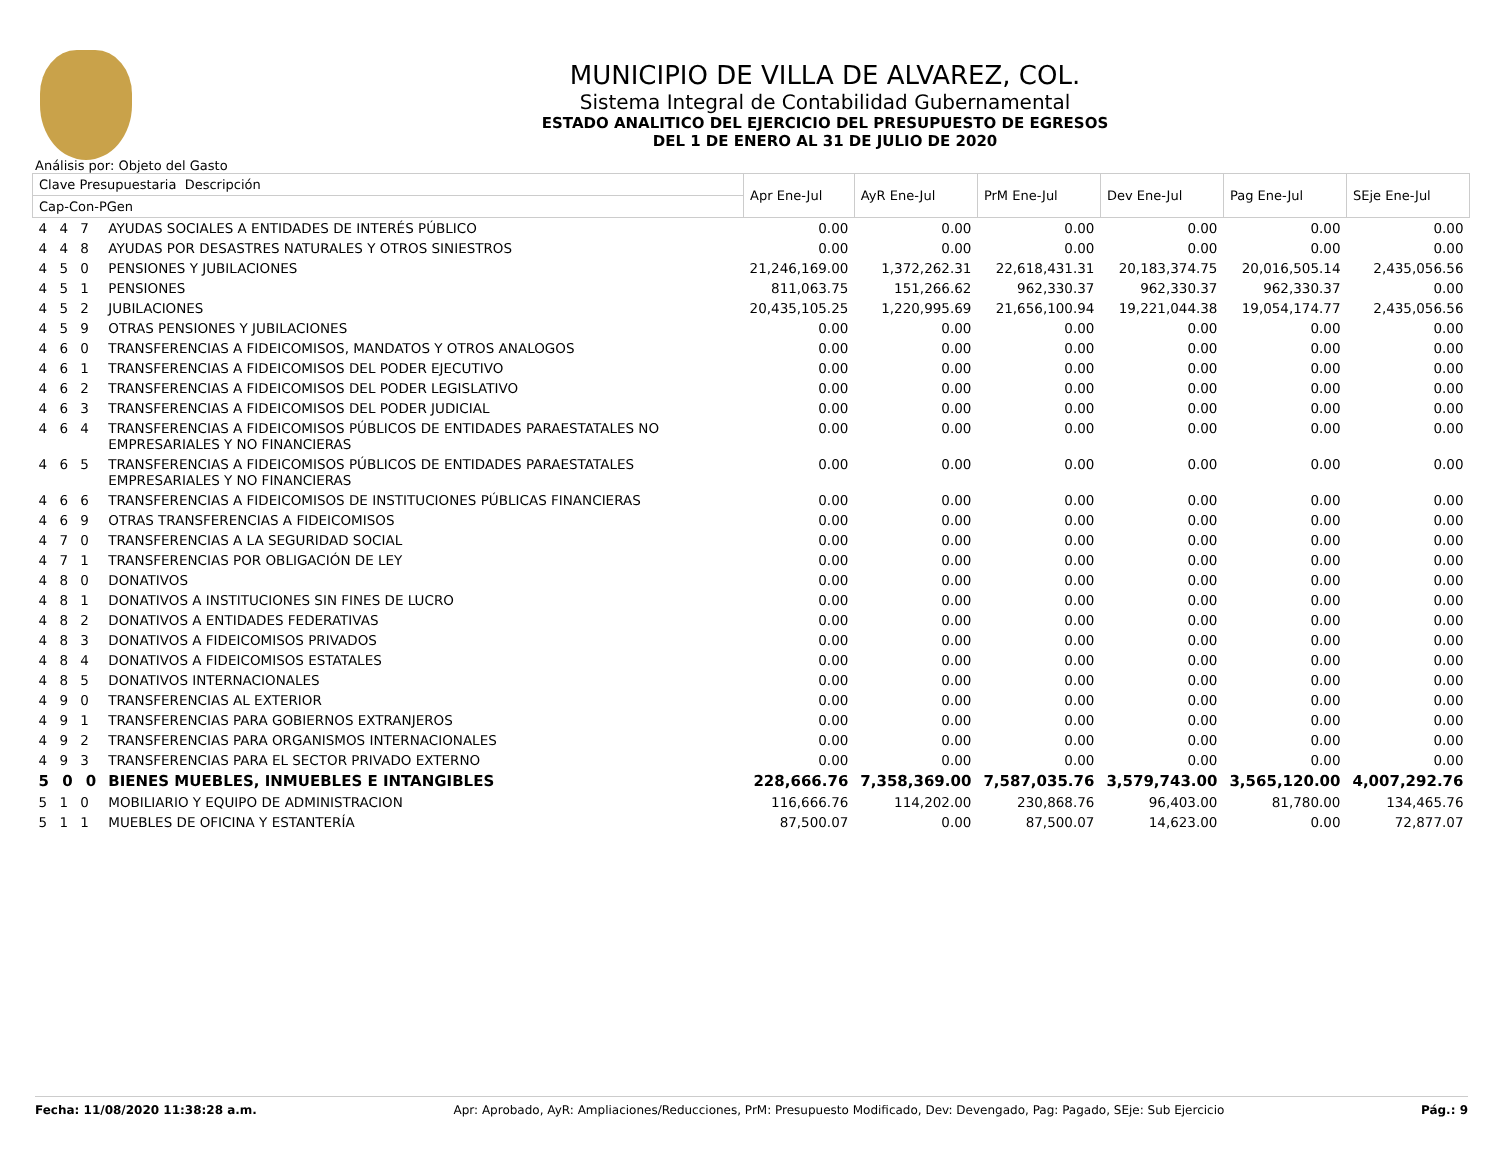MUNICIPIO DE VILLA DE ALVAREZ, COL.
Sistema Integral de Contabilidad Gubernamental
ESTADO ANALITICO DEL EJERCICIO DEL PRESUPUESTO DE EGRESOS
DEL 1 DE ENERO AL 31 DE JULIO DE 2020
Análisis por: Objeto del Gasto
| Clave Presupuestaria Descripción | | Apr Ene-Jul | AyR Ene-Jul | PrM Ene-Jul | Dev Ene-Jul | Pag Ene-Jul | SEje Ene-Jul |
| --- | --- | --- | --- | --- | --- | --- | --- |
| Cap-Con-PGen | | | | | | | |
| 4 4 7 | AYUDAS SOCIALES A ENTIDADES DE INTERÉS PÚBLICO | 0.00 | 0.00 | 0.00 | 0.00 | 0.00 | 0.00 |
| 4 4 8 | AYUDAS POR DESASTRES NATURALES Y OTROS SINIESTROS | 0.00 | 0.00 | 0.00 | 0.00 | 0.00 | 0.00 |
| 4 5 0 | PENSIONES Y JUBILACIONES | 21,246,169.00 | 1,372,262.31 | 22,618,431.31 | 20,183,374.75 | 20,016,505.14 | 2,435,056.56 |
| 4 5 1 | PENSIONES | 811,063.75 | 151,266.62 | 962,330.37 | 962,330.37 | 962,330.37 | 0.00 |
| 4 5 2 | JUBILACIONES | 20,435,105.25 | 1,220,995.69 | 21,656,100.94 | 19,221,044.38 | 19,054,174.77 | 2,435,056.56 |
| 4 5 9 | OTRAS PENSIONES Y JUBILACIONES | 0.00 | 0.00 | 0.00 | 0.00 | 0.00 | 0.00 |
| 4 6 0 | TRANSFERENCIAS A FIDEICOMISOS, MANDATOS Y OTROS ANALOGOS | 0.00 | 0.00 | 0.00 | 0.00 | 0.00 | 0.00 |
| 4 6 1 | TRANSFERENCIAS A FIDEICOMISOS DEL PODER EJECUTIVO | 0.00 | 0.00 | 0.00 | 0.00 | 0.00 | 0.00 |
| 4 6 2 | TRANSFERENCIAS A FIDEICOMISOS DEL PODER LEGISLATIVO | 0.00 | 0.00 | 0.00 | 0.00 | 0.00 | 0.00 |
| 4 6 3 | TRANSFERENCIAS A FIDEICOMISOS DEL PODER JUDICIAL | 0.00 | 0.00 | 0.00 | 0.00 | 0.00 | 0.00 |
| 4 6 4 | TRANSFERENCIAS A FIDEICOMISOS PÚBLICOS DE ENTIDADES PARAESTATALES NO EMPRESARIALES Y NO FINANCIERAS | 0.00 | 0.00 | 0.00 | 0.00 | 0.00 | 0.00 |
| 4 6 5 | TRANSFERENCIAS A FIDEICOMISOS PÚBLICOS DE ENTIDADES PARAESTATALES EMPRESARIALES Y NO FINANCIERAS | 0.00 | 0.00 | 0.00 | 0.00 | 0.00 | 0.00 |
| 4 6 6 | TRANSFERENCIAS A FIDEICOMISOS DE INSTITUCIONES PÚBLICAS FINANCIERAS | 0.00 | 0.00 | 0.00 | 0.00 | 0.00 | 0.00 |
| 4 6 9 | OTRAS TRANSFERENCIAS A FIDEICOMISOS | 0.00 | 0.00 | 0.00 | 0.00 | 0.00 | 0.00 |
| 4 7 0 | TRANSFERENCIAS A LA SEGURIDAD SOCIAL | 0.00 | 0.00 | 0.00 | 0.00 | 0.00 | 0.00 |
| 4 7 1 | TRANSFERENCIAS POR OBLIGACIÓN DE LEY | 0.00 | 0.00 | 0.00 | 0.00 | 0.00 | 0.00 |
| 4 8 0 | DONATIVOS | 0.00 | 0.00 | 0.00 | 0.00 | 0.00 | 0.00 |
| 4 8 1 | DONATIVOS A INSTITUCIONES SIN FINES DE LUCRO | 0.00 | 0.00 | 0.00 | 0.00 | 0.00 | 0.00 |
| 4 8 2 | DONATIVOS A ENTIDADES FEDERATIVAS | 0.00 | 0.00 | 0.00 | 0.00 | 0.00 | 0.00 |
| 4 8 3 | DONATIVOS A FIDEICOMISOS PRIVADOS | 0.00 | 0.00 | 0.00 | 0.00 | 0.00 | 0.00 |
| 4 8 4 | DONATIVOS A FIDEICOMISOS ESTATALES | 0.00 | 0.00 | 0.00 | 0.00 | 0.00 | 0.00 |
| 4 8 5 | DONATIVOS INTERNACIONALES | 0.00 | 0.00 | 0.00 | 0.00 | 0.00 | 0.00 |
| 4 9 0 | TRANSFERENCIAS AL EXTERIOR | 0.00 | 0.00 | 0.00 | 0.00 | 0.00 | 0.00 |
| 4 9 1 | TRANSFERENCIAS PARA GOBIERNOS EXTRANJEROS | 0.00 | 0.00 | 0.00 | 0.00 | 0.00 | 0.00 |
| 4 9 2 | TRANSFERENCIAS PARA ORGANISMOS INTERNACIONALES | 0.00 | 0.00 | 0.00 | 0.00 | 0.00 | 0.00 |
| 4 9 3 | TRANSFERENCIAS PARA EL SECTOR PRIVADO EXTERNO | 0.00 | 0.00 | 0.00 | 0.00 | 0.00 | 0.00 |
| 5 0 0 | BIENES MUEBLES, INMUEBLES E INTANGIBLES | 228,666.76 | 7,358,369.00 | 7,587,035.76 | 3,579,743.00 | 3,565,120.00 | 4,007,292.76 |
| 5 1 0 | MOBILIARIO Y EQUIPO DE ADMINISTRACION | 116,666.76 | 114,202.00 | 230,868.76 | 96,403.00 | 81,780.00 | 134,465.76 |
| 5 1 1 | MUEBLES DE OFICINA Y ESTANTERÍA | 87,500.07 | 0.00 | 87,500.07 | 14,623.00 | 0.00 | 72,877.07 |
Fecha: 11/08/2020 11:38:28 a.m. Apr: Aprobado, AyR: Ampliaciones/Reducciones, PrM: Presupuesto Modificado, Dev: Devengado, Pag: Pagado, SEje: Sub Ejercicio Pág.: 9